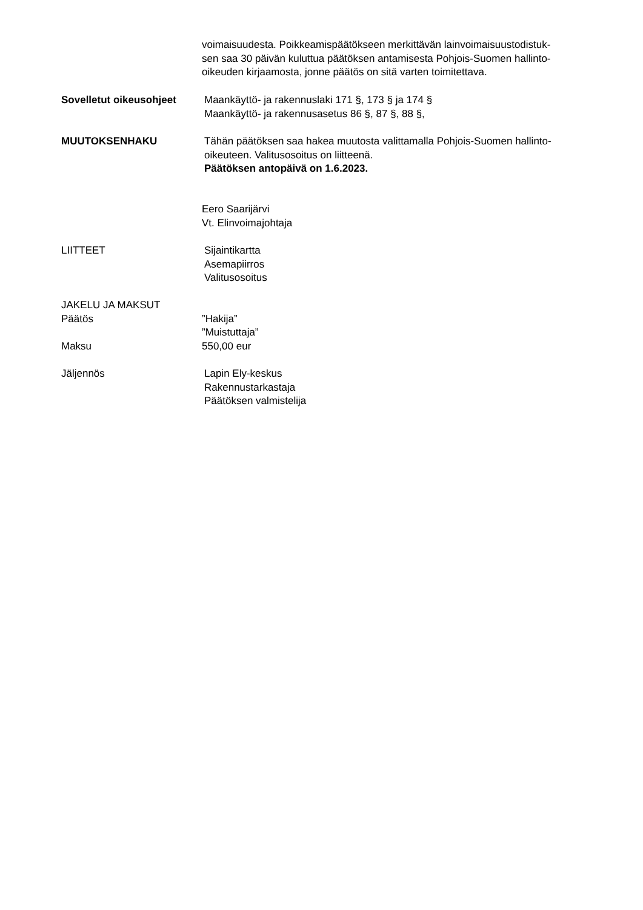voimaisuudesta. Poikkeamispäätökseen merkittävän lainvoimaisuustodistuk-
sen saa 30 päivän kuluttua päätöksen antamisesta Pohjois-Suomen hallinto-
oikeuden kirjaamosta, jonne päätös on sitä varten toimitettava.
Sovelletut oikeusohjeet Maankäyttö- ja rakennuslaki 171 §, 173 § ja 174 §
Maankäyttö- ja rakennusasetus 86 §, 87 §, 88 §,
MUUTOKSENHAKU Tähän päätöksen saa hakea muutosta valittamalla Pohjois-Suomen hallinto-
oikeuteen. Valitusosoitus on liitteenä.
Päätöksen antopäivä on 1.6.2023.
Eero Saarijärvi
Vt. Elinvoimajohtaja
LIITTEET Sijaintikartta
Asemapiirros
Valitusosoitus
JAKELU JA MAKSUT
Päätös ”Hakija”
”Muistuttaja”
Maksu 550,00 eur
Jäljennös Lapin Ely-keskus
Rakennustarkastaja
Päätöksen valmistelija